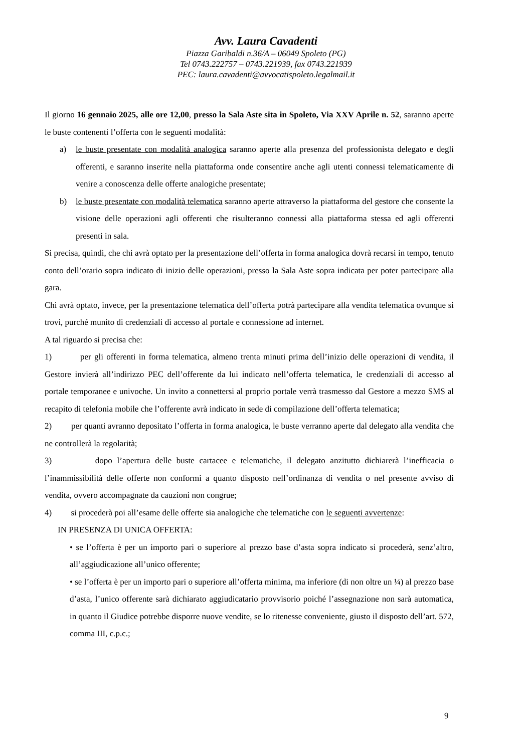Avv. Laura Cavadenti
Piazza Garibaldi n.36/A – 06049 Spoleto (PG)
Tel 0743.222757 – 0743.221939, fax 0743.221939
PEC: laura.cavadenti@avvocatispoleto.legalmail.it
Il giorno 16 gennaio 2025, alle ore 12,00, presso la Sala Aste sita in Spoleto, Via XXV Aprile n. 52, saranno aperte le buste contenenti l’offerta con le seguenti modalità:
a) le buste presentate con modalità analogica saranno aperte alla presenza del professionista delegato e degli offerenti, e saranno inserite nella piattaforma onde consentire anche agli utenti connessi telematicamente di venire a conoscenza delle offerte analogiche presentate;
b) le buste presentate con modalità telematica saranno aperte attraverso la piattaforma del gestore che consente la visione delle operazioni agli offerenti che risulteranno connessi alla piattaforma stessa ed agli offerenti presenti in sala.
Si precisa, quindi, che chi avrà optato per la presentazione dell’offerta in forma analogica dovrà recarsi in tempo, tenuto conto dell’orario sopra indicato di inizio delle operazioni, presso la Sala Aste sopra indicata per poter partecipare alla gara.
Chi avrà optato, invece, per la presentazione telematica dell’offerta potrà partecipare alla vendita telematica ovunque si trovi, purché munito di credenziali di accesso al portale e connessione ad internet.
A tal riguardo si precisa che:
1) per gli offerenti in forma telematica, almeno trenta minuti prima dell’inizio delle operazioni di vendita, il Gestore invierà all’indirizzo PEC dell’offerente da lui indicato nell’offerta telematica, le credenziali di accesso al portale temporanee e univoche. Un invito a connettersi al proprio portale verrà trasmesso dal Gestore a mezzo SMS al recapito di telefonia mobile che l’offerente avrà indicato in sede di compilazione dell’offerta telematica;
2) per quanti avranno depositato l’offerta in forma analogica, le buste verranno aperte dal delegato alla vendita che ne controllerà la regolarità;
3) dopo l’apertura delle buste cartacee e telematiche, il delegato anzitutto dichiarerà l’inefficacia o l’inammissibilità delle offerte non conformi a quanto disposto nell’ordinanza di vendita o nel presente avviso di vendita, ovvero accompagnate da cauzioni non congrue;
4) si procederà poi all’esame delle offerte sia analogiche che telematiche con le seguenti avvertenze:
IN PRESENZA DI UNICA OFFERTA:
• se l’offerta è per un importo pari o superiore al prezzo base d’asta sopra indicato si procederà, senz’altro, all’aggiudicazione all’unico offerente;
• se l’offerta è per un importo pari o superiore all’offerta minima, ma inferiore (di non oltre un ¼) al prezzo base d’asta, l’unico offerente sarà dichiarato aggiudicatario provvisorio poiché l’assegnazione non sarà automatica, in quanto il Giudice potrebbe disporre nuove vendite, se lo ritenesse conveniente, giusto il disposto dell’art. 572, comma III, c.p.c.;
9